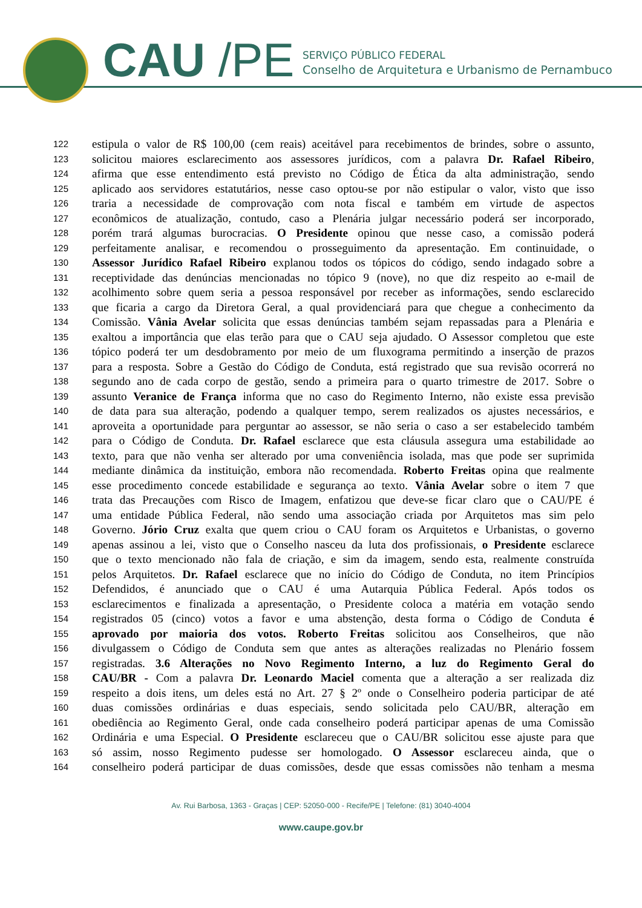CAU /PE
SERVIÇO PÚBLICO FEDERAL
Conselho de Arquitetura e Urbanismo de Pernambuco
122 estipula o valor de R$ 100,00 (cem reais) aceitável para recebimentos de brindes, sobre o assunto,
123 solicitou maiores esclarecimento aos assessores jurídicos, com a palavra Dr. Rafael Ribeiro,
124 afirma que esse entendimento está previsto no Código de Ética da alta administração, sendo
125 aplicado aos servidores estatutários, nesse caso optou-se por não estipular o valor, visto que isso
126 traria a necessidade de comprovação com nota fiscal e também em virtude de aspectos
127 econômicos de atualização, contudo, caso a Plenária julgar necessário poderá ser incorporado,
128 porém trará algumas burocracias. O Presidente opinou que nesse caso, a comissão poderá
129 perfeitamente analisar, e recomendou o prosseguimento da apresentação. Em continuidade, o
130 Assessor Jurídico Rafael Ribeiro explanou todos os tópicos do código, sendo indagado sobre a
131 receptividade das denúncias mencionadas no tópico 9 (nove), no que diz respeito ao e-mail de
132 acolhimento sobre quem seria a pessoa responsável por receber as informações, sendo esclarecido
133 que ficaria a cargo da Diretora Geral, a qual providenciará para que chegue a conhecimento da
134 Comissão. Vânia Avelar solicita que essas denúncias também sejam repassadas para a Plenária e
135 exaltou a importância que elas terão para que o CAU seja ajudado. O Assessor completou que este
136 tópico poderá ter um desdobramento por meio de um fluxograma permitindo a inserção de prazos
137 para a resposta. Sobre a Gestão do Código de Conduta, está registrado que sua revisão ocorrerá no
138 segundo ano de cada corpo de gestão, sendo a primeira para o quarto trimestre de 2017. Sobre o
139 assunto Veranice de França informa que no caso do Regimento Interno, não existe essa previsão
140 de data para sua alteração, podendo a qualquer tempo, serem realizados os ajustes necessários, e
141 aproveita a oportunidade para perguntar ao assessor, se não seria o caso a ser estabelecido também
142 para o Código de Conduta. Dr. Rafael esclarece que esta cláusula assegura uma estabilidade ao
143 texto, para que não venha ser alterado por uma conveniência isolada, mas que pode ser suprimida
144 mediante dinâmica da instituição, embora não recomendada. Roberto Freitas opina que realmente
145 esse procedimento concede estabilidade e segurança ao texto. Vânia Avelar sobre o item 7 que
146 trata das Precauções com Risco de Imagem, enfatizou que deve-se ficar claro que o CAU/PE é
147 uma entidade Pública Federal, não sendo uma associação criada por Arquitetos mas sim pelo
148 Governo. Jório Cruz exalta que quem criou o CAU foram os Arquitetos e Urbanistas, o governo
149 apenas assinou a lei, visto que o Conselho nasceu da luta dos profissionais, o Presidente esclarece
150 que o texto mencionado não fala de criação, e sim da imagem, sendo esta, realmente construída
151 pelos Arquitetos. Dr. Rafael esclarece que no início do Código de Conduta, no item Princípios
152 Defendidos, é anunciado que o CAU é uma Autarquia Pública Federal. Após todos os
153 esclarecimentos e finalizada a apresentação, o Presidente coloca a matéria em votação sendo
154 registrados 05 (cinco) votos a favor e uma abstenção, desta forma o Código de Conduta é
155 aprovado por maioria dos votos. Roberto Freitas solicitou aos Conselheiros, que não
156 divulgassem o Código de Conduta sem que antes as alterações realizadas no Plenário fossem
157 registradas. 3.6 Alterações no Novo Regimento Interno, a luz do Regimento Geral do
158 CAU/BR - Com a palavra Dr. Leonardo Maciel comenta que a alteração a ser realizada diz
159 respeito a dois itens, um deles está no Art. 27 § 2º onde o Conselheiro poderia participar de até
160 duas comissões ordinárias e duas especiais, sendo solicitada pelo CAU/BR, alteração em
161 obediência ao Regimento Geral, onde cada conselheiro poderá participar apenas de uma Comissão
162 Ordinária e uma Especial. O Presidente esclareceu que o CAU/BR solicitou esse ajuste para que
163 só assim, nosso Regimento pudesse ser homologado. O Assessor esclareceu ainda, que o
164 conselheiro poderá participar de duas comissões, desde que essas comissões não tenham a mesma
Av. Rui Barbosa, 1363 - Graças | CEP: 52050-000 - Recife/PE | Telefone: (81) 3040-4004
www.caupe.gov.br